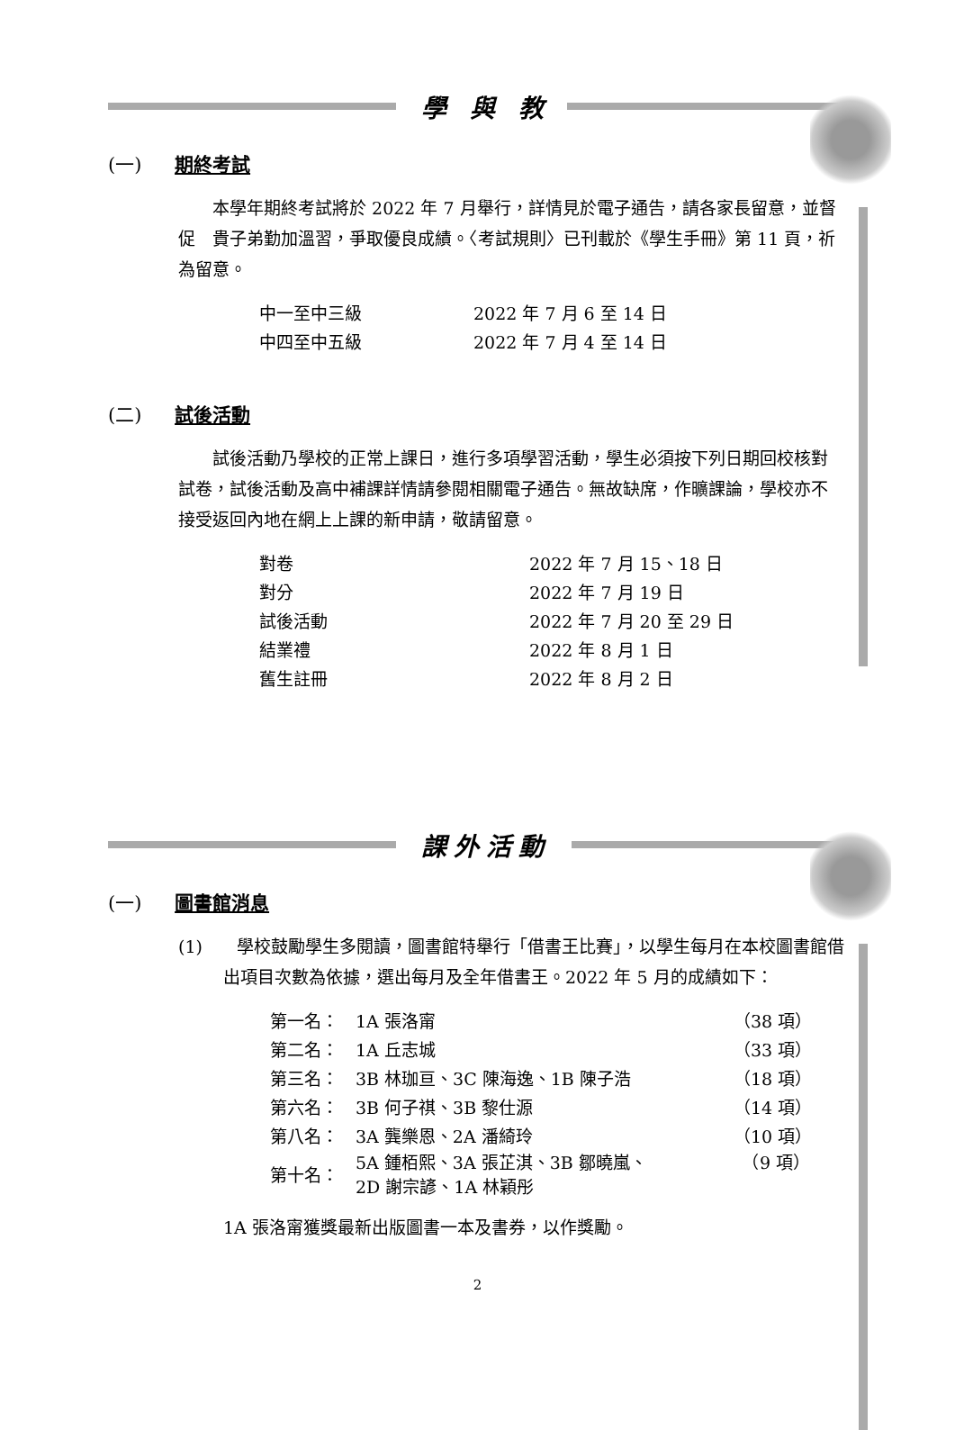學 與 教
(一) 期終考試
　　本學年期終考試將於 2022 年 7 月舉行，詳情見於電子通告，請各家長留意，並督促　貴子弟勤加溫習，爭取優良成績。〈考試規則〉已刊載於《學生手冊》第 11 頁，祈為留意。
| 中一至中三級 | 2022 年 7 月 6 至 14 日 |
| 中四至中五級 | 2022 年 7 月 4 至 14 日 |
(二) 試後活動
　　試後活動乃學校的正常上課日，進行多項學習活動，學生必須按下列日期回校核對試卷，試後活動及高中補課詳情請參閱相關電子通告。無故缺席，作曠課論，學校亦不接受返回內地在網上上課的新申請，敬請留意。
| 對卷 | 2022 年 7 月 15、18 日 |
| 對分 | 2022 年 7 月 19 日 |
| 試後活動 | 2022 年 7 月 20 至 29 日 |
| 結業禮 | 2022 年 8 月 1 日 |
| 舊生註冊 | 2022 年 8 月 2 日 |
課外活動
(一) 圖書館消息
(1)　　學校鼓勵學生多閱讀，圖書館特舉行「借書王比賽」，以學生每月在本校圖書館借出項目次數為依據，選出每月及全年借書王。2022 年 5 月的成績如下：
| 第一名： | 1A 張洛甯 | （38 項） |
| 第二名： | 1A 丘志城 | （33 項） |
| 第三名： | 3B 林珈亘、3C 陳海逸、1B 陳子浩 | （18 項） |
| 第六名： | 3B 何子祺、3B 黎仕源 | （14 項） |
| 第八名： | 3A 龔樂恩、2A 潘綺玲 | （10 項） |
| 第十名： | 5A 鍾栢熙、3A 張芷淇、3B 鄒曉嵐、 2D 謝宗諺、1A 林穎彤 | （9 項） |
1A 張洛甯獲獎最新出版圖書一本及書券，以作獎勵。
2